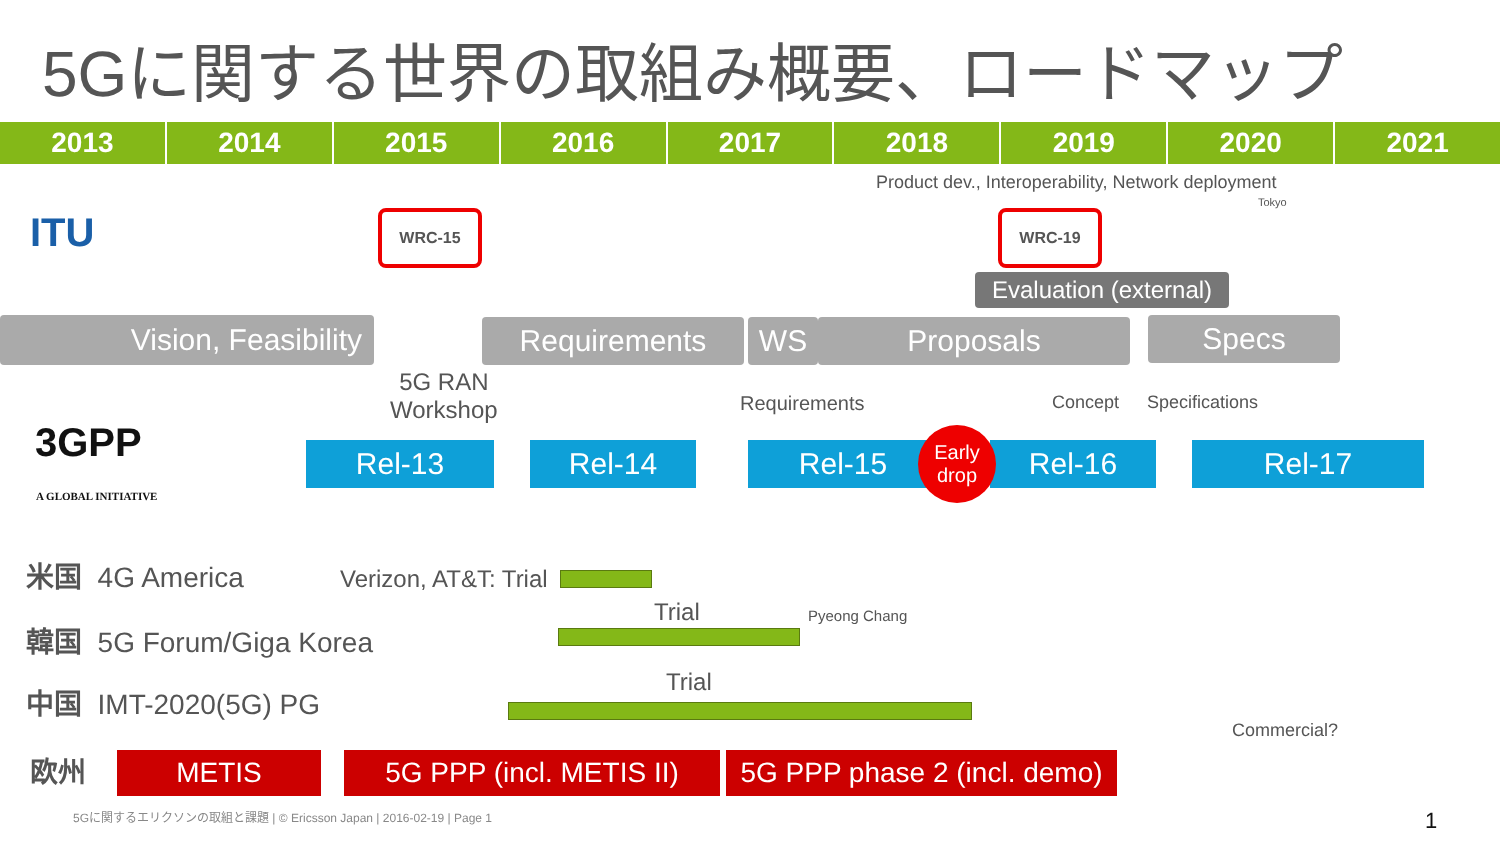5Gに関する世界の取組み概要、ロードマップ
2013 2014 2015 2016 2017 2018 2019 2020 2021
Product dev., Interoperability, Network deployment
Tokyo
ITU WRC-15 WRC-19
Evaluation (external)
Vision, Feasibility Requirements WS Proposals Specs
5G RAN
Workshop
Requirements Concept Specifications
3GPP
A GLOBAL INITIATIVE
Rel-13 Rel-14 Rel-15
Early
drop
Rel-16 Rel-17
米国 4G America Verizon, AT&T: Trial
韓国 5G Forum/Giga Korea
Trial Pyeong Chang
中国 IMT-2020(5G) PG Trial
Commercial?
欧州 METIS
5G PPP (incl. METIS II)
5G PPP phase 2 (incl. demo)
5Gに関するエリクソンの取組と課題 | © Ericsson Japan | 2016-02-19 | Page 1 1